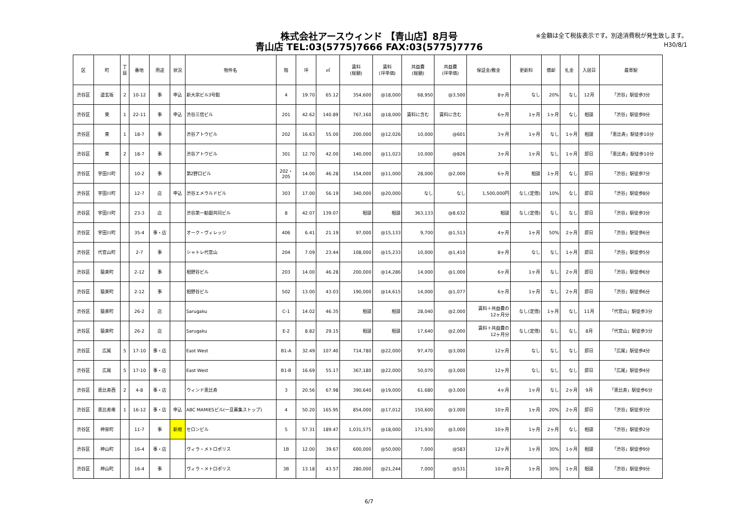株式会社アースウィンド 【青山店】8月号
青山店 TEL:03(5775)7666 FAX:03(5775)7776
※金額は全て税抜表示です。別途消費税が発生致します。
H30/8/1
| 区 | 町 | 丁 目 | 番地 | 用途 | 状況 | 物件名 | 階 | 坪 | ㎡ | 賃料 (総額) | 賃料 (坪単価) | 共益費 (総額) | 共益費 (坪単価) | 保証金/敷金 | 更新料 | 償却 | 礼金 | 入居日 | 最寄駅 |
| --- | --- | --- | --- | --- | --- | --- | --- | --- | --- | --- | --- | --- | --- | --- | --- | --- | --- | --- | --- |
| 渋谷区 | 道玄坂 | 2 | 10-12 | 事 | 申込 | 新大宗ビル3号館 | 4 | 19.70 | 65.12 | 354,600 | @18,000 | 68,950 | @3,500 | 8ヶ月 | なし | 20% | なし | 12月 | 「渋谷」駅徒歩3分 |
| 渋谷区 | 東 | 1 | 22-11 | 事 | 申込 | 渋谷三信ビル | 201 | 42.62 | 140.89 | 767,160 | @18,000 | 賃料に含む | 賃料に含む | 6ヶ月 | 1ヶ月 | 1ヶ月 | なし | 相談 | 「渋谷」駅徒歩9分 |
| 渋谷区 | 東 | 1 | 18-7 | 事 | | 渋谷アトウビル | 202 | 16.63 | 55.00 | 200,000 | @12,026 | 10,000 | @601 | 3ヶ月 | 1ヶ月 | なし | 1ヶ月 | 相談 | 「恵比寿」駅徒歩10分 |
| 渋谷区 | 東 | 2 | 18-7 | 事 | | 渋谷アトウビル | 301 | 12.70 | 42.00 | 140,000 | @11,023 | 10,000 | @826 | 3ヶ月 | 1ヶ月 | なし | 1ヶ月 | 即日 | 「恵比寿」駅徒歩10分 |
| 渋谷区 | 宇田川町 | | 10-2 | 事 | | 第2野口ビル | 202・ 205 | 14.00 | 46.28 | 154,000 | @11,000 | 28,000 | @2,000 | 6ヶ月 | 相談 | 1ヶ月 | なし | 即日 | 「渋谷」駅徒歩7分 |
| 渋谷区 | 宇田川町 | | 12-7 | 店 | 申込 | 渋谷エメラルドビル | 303 | 17.00 | 56.19 | 340,000 | @20,000 | なし | なし | 1,500,000円 | なし(定借) | 10% | なし | 即日 | 「渋谷」駅徒歩8分 |
| 渋谷区 | 宇田川町 | | 23-3 | 店 | | 渋谷第一勧銀共同ビル | 8 | 42.07 | 139.07 | 相談 | 相談 | 363,133 | @8,632 | 相談 | なし(定借) | なし | なし | 即日 | 「渋谷」駅徒歩3分 |
| 渋谷区 | 宇田川町 | | 35-4 | 事・店 | | オーク・ヴィレッジ | 406 | 6.41 | 21.19 | 97,000 | @15,133 | 9,700 | @1,513 | 4ヶ月 | 1ヶ月 | 50% | 2ヶ月 | 即日 | 「渋谷」駅徒歩6分 |
| 渋谷区 | 代官山町 | | 2-7 | 事 | | シャトレ代官山 | 204 | 7.09 | 23.44 | 108,000 | @15,233 | 10,000 | @1,410 | 8ヶ月 | なし | なし | 1ヶ月 | 即日 | 「渋谷」駅徒歩5分 |
| 渋谷区 | 猿楽町 | | 2-12 | 事 | | 相野谷ビル | 203 | 14.00 | 46.28 | 200,000 | @14,286 | 14,000 | @1,000 | 6ヶ月 | 1ヶ月 | なし | 2ヶ月 | 即日 | 「渋谷」駅徒歩6分 |
| 渋谷区 | 猿楽町 | | 2-12 | 事 | | 相野谷ビル | 502 | 13.00 | 43.03 | 190,000 | @14,615 | 14,000 | @1,077 | 6ヶ月 | 1ヶ月 | なし | 2ヶ月 | 即日 | 「渋谷」駅徒歩6分 |
| 渋谷区 | 猿楽町 | | 26-2 | 店 | | Sarugaku | C-1 | 14.02 | 46.35 | 相談 | 相談 | 28,040 | @2,000 | 賃料＋共益費の 12ヶ月分 | なし(定借) | 1ヶ月 | なし | 11月 | 「代官山」駅徒歩3分 |
| 渋谷区 | 猿楽町 | | 26-2 | 店 | | Sarugaku | E-2 | 8.82 | 29.15 | 相談 | 相談 | 17,640 | @2,000 | 賃料＋共益費の 12ヶ月分 | なし(定借) | なし | なし | 8月 | 「代官山」駅徒歩3分 |
| 渋谷区 | 広尾 | 5 | 17-10 | 事・店 | | East West | B1-A | 32.49 | 107.40 | 714,780 | @22,000 | 97,470 | @3,000 | 12ヶ月 | なし | なし | なし | 即日 | 「広尾」駅徒歩4分 |
| 渋谷区 | 広尾 | 5 | 17-10 | 事・店 | | East West | B1-B | 16.69 | 55.17 | 367,180 | @22,000 | 50,070 | @3,000 | 12ヶ月 | なし | なし | なし | 即日 | 「広尾」駅徒歩4分 |
| 渋谷区 | 恵比寿西 | 2 | 4-8 | 事・店 | | ウィンド恵比寿 | 3 | 20.56 | 67.98 | 390,640 | @19,000 | 61,680 | @3,000 | 4ヶ月 | 1ヶ月 | なし | 2ヶ月 | 9月 | 「恵比寿」駅徒歩6分 |
| 渋谷区 | 恵比寿南 | 1 | 16-12 | 事・店 | 申込 | ABC MAMIESビル(一旦募集ストップ) | 4 | 50.20 | 165.95 | 854,000 | @17,012 | 150,600 | @3,000 | 10ヶ月 | 1ヶ月 | 20% | 2ヶ月 | 即日 | 「渋谷」駅徒歩3分 |
| 渋谷区 | 神泉町 | | 11-7 | 事 | 新規 | セロンビル | 5 | 57.31 | 189.47 | 1,031,575 | @18,000 | 171,930 | @3,000 | 10ヶ月 | 1ヶ月 | 2ヶ月 | なし | 相談 | 「渋谷」駅徒歩2分 |
| 渋谷区 | 神山町 | | 16-4 | 事・店 | | ヴィラ・メトロポリス | 1B | 12.00 | 39.67 | 600,000 | @50,000 | 7,000 | @583 | 12ヶ月 | 1ヶ月 | 30% | 1ヶ月 | 相談 | 「渋谷」駅徒歩9分 |
| 渋谷区 | 神山町 | | 16-4 | 事 | | ヴィラ・メトロポリス | 3B | 13.18 | 43.57 | 280,000 | @21,244 | 7,000 | @531 | 10ヶ月 | 1ヶ月 | 30% | 1ヶ月 | 相談 | 「渋谷」駅徒歩9分 |
6/7